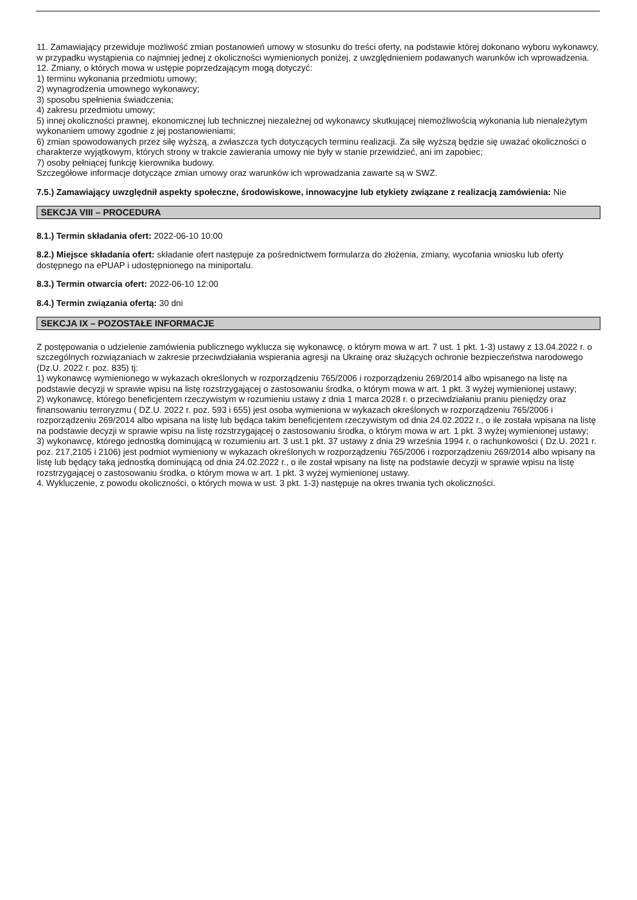11. Zamawiający przewiduje możliwość zmian postanowień umowy w stosunku do treści oferty, na podstawie której dokonano wyboru wykonawcy, w przypadku wystąpienia co najmniej jednej z okoliczności wymienionych poniżej, z uwzględnieniem podawanych warunków ich wprowadzenia.
12. Zmiany, o których mowa w ustępie poprzedzającym mogą dotyczyć:
1) terminu wykonania przedmiotu umowy;
2) wynagrodzenia umownego wykonawcy;
3) sposobu spełnienia świadczenia;
4) zakresu przedmiotu umowy;
5) innej okoliczności prawnej, ekonomicznej lub technicznej niezależnej od wykonawcy skutkującej niemożliwością wykonania lub nienależytym wykonaniem umowy zgodnie z jej postanowieniami;
6) zmian spowodowanych przez siłę wyższą, a zwłaszcza tych dotyczących terminu realizacji. Za siłę wyższą będzie się uważać okoliczności o charakterze wyjątkowym, których strony w trakcie zawierania umowy nie były w stanie przewidzieć, ani im zapobiec;
7) osoby pełniącej funkcję kierownika budowy.
Szczegółowe informacje dotyczące zmian umowy oraz warunków ich wprowadzania zawarte są w SWZ.
7.5.) Zamawiający uwzględnił aspekty społeczne, środowiskowe, innowacyjne lub etykiety związane z realizacją zamówienia: Nie
SEKCJA VIII – PROCEDURA
8.1.) Termin składania ofert: 2022-06-10 10:00
8.2.) Miejsce składania ofert: składanie ofert następuje za pośrednictwem formularza do złożenia, zmiany, wycofania wniosku lub oferty dostępnego na ePUAP i udostępnionego na miniportalu.
8.3.) Termin otwarcia ofert: 2022-06-10 12:00
8.4.) Termin związania ofertą: 30 dni
SEKCJA IX – POZOSTAŁE INFORMACJE
Z postępowania o udzielenie zamówienia publicznego wyklucza się wykonawcę, o którym mowa w art. 7 ust. 1 pkt. 1-3) ustawy z 13.04.2022 r. o szczególnych rozwiązaniach w zakresie przeciwdziałania wspierania agresji na Ukrainę oraz służących ochronie bezpieczeństwa narodowego (Dz.U. 2022 r. poz. 835) tj:
1) wykonawcę wymienionego w wykazach określonych w rozporządzeniu 765/2006 i rozporządzeniu 269/2014 albo wpisanego na listę na podstawie decyzji w sprawie wpisu na listę rozstrzygającej o zastosowaniu środka, o którym mowa w art. 1 pkt. 3 wyżej wymienionej ustawy;
2) wykonawcę, którego beneficjentem rzeczywistym w rozumieniu ustawy z dnia 1 marca 2028 r. o przeciwdziałaniu praniu pieniędzy oraz finansowaniu terroryzmu ( DZ.U. 2022 r. poz. 593 i 655) jest osoba wymieniona w wykazach określonych w rozporządzeniu 765/2006 i rozporządzeniu 269/2014 albo wpisana na listę lub będąca takim beneficjentem rzeczywistym od dnia 24.02.2022 r., o ile została wpisana na listę na podstawie decyzji w sprawie wpisu na listę rozstrzygającej o zastosowaniu środka, o którym mowa w art. 1 pkt. 3 wyżej wymienionej ustawy;
3) wykonawcę, którego jednostką dominującą w rozumieniu art. 3 ust.1 pkt. 37 ustawy z dnia 29 września 1994 r. o rachunkowości ( Dz.U. 2021 r. poz. 217,2105 i 2106) jest podmiot wymieniony w wykazach określonych w rozporządzeniu 765/2006 i rozporządzeniu 269/2014 albo wpisany na listę lub będący taką jednostką dominującą od dnia 24.02.2022 r., o ile został wpisany na listę na podstawie decyzji w sprawie wpisu na listę rozstrzygającej o zastosowaniu środka, o którym mowa w art. 1 pkt. 3 wyżej wymienionej ustawy.
4. Wykluczenie, z powodu okoliczności, o których mowa w ust. 3 pkt. 1-3) następuje na okres trwania tych okoliczności.